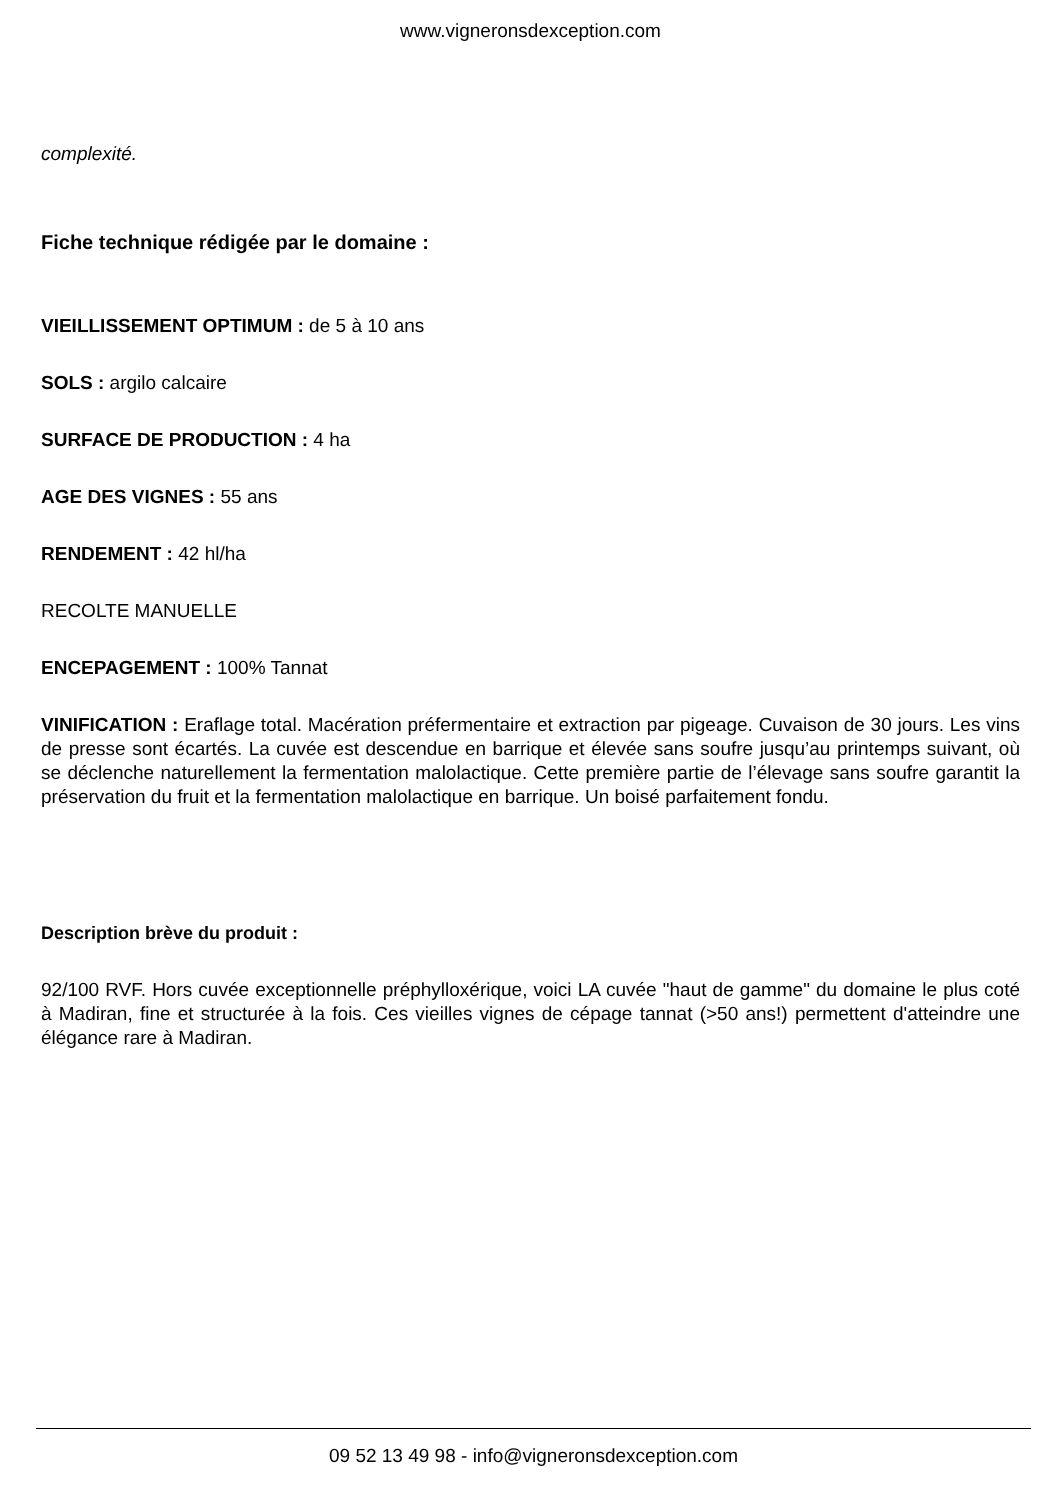www.vigneronsdexception.com
complexité.
Fiche technique rédigée par le domaine :
VIEILLISSEMENT OPTIMUM : de 5 à 10 ans
SOLS : argilo calcaire
SURFACE DE PRODUCTION : 4 ha
AGE DES VIGNES : 55 ans
RENDEMENT : 42 hl/ha
RECOLTE MANUELLE
ENCEPAGEMENT : 100% Tannat
VINIFICATION : Eraflage total. Macération préfermentaire et extraction par pigeage. Cuvaison de 30 jours. Les vins de presse sont écartés. La cuvée est descendue en barrique et élevée sans soufre jusqu’au printemps suivant, où se déclenche naturellement la fermentation malolactique. Cette première partie de l’élevage sans soufre garantit la préservation du fruit et la fermentation malolactique en barrique. Un boisé parfaitement fondu.
Description brève du produit :
92/100 RVF. Hors cuvée exceptionnelle préphylloxérique, voici LA cuvée "haut de gamme" du domaine le plus coté à Madiran, fine et structurée à la fois. Ces vieilles vignes de cépage tannat (>50 ans!) permettent d'atteindre une élégance rare à Madiran.
09 52 13 49 98 - info@vigneronsdexception.com